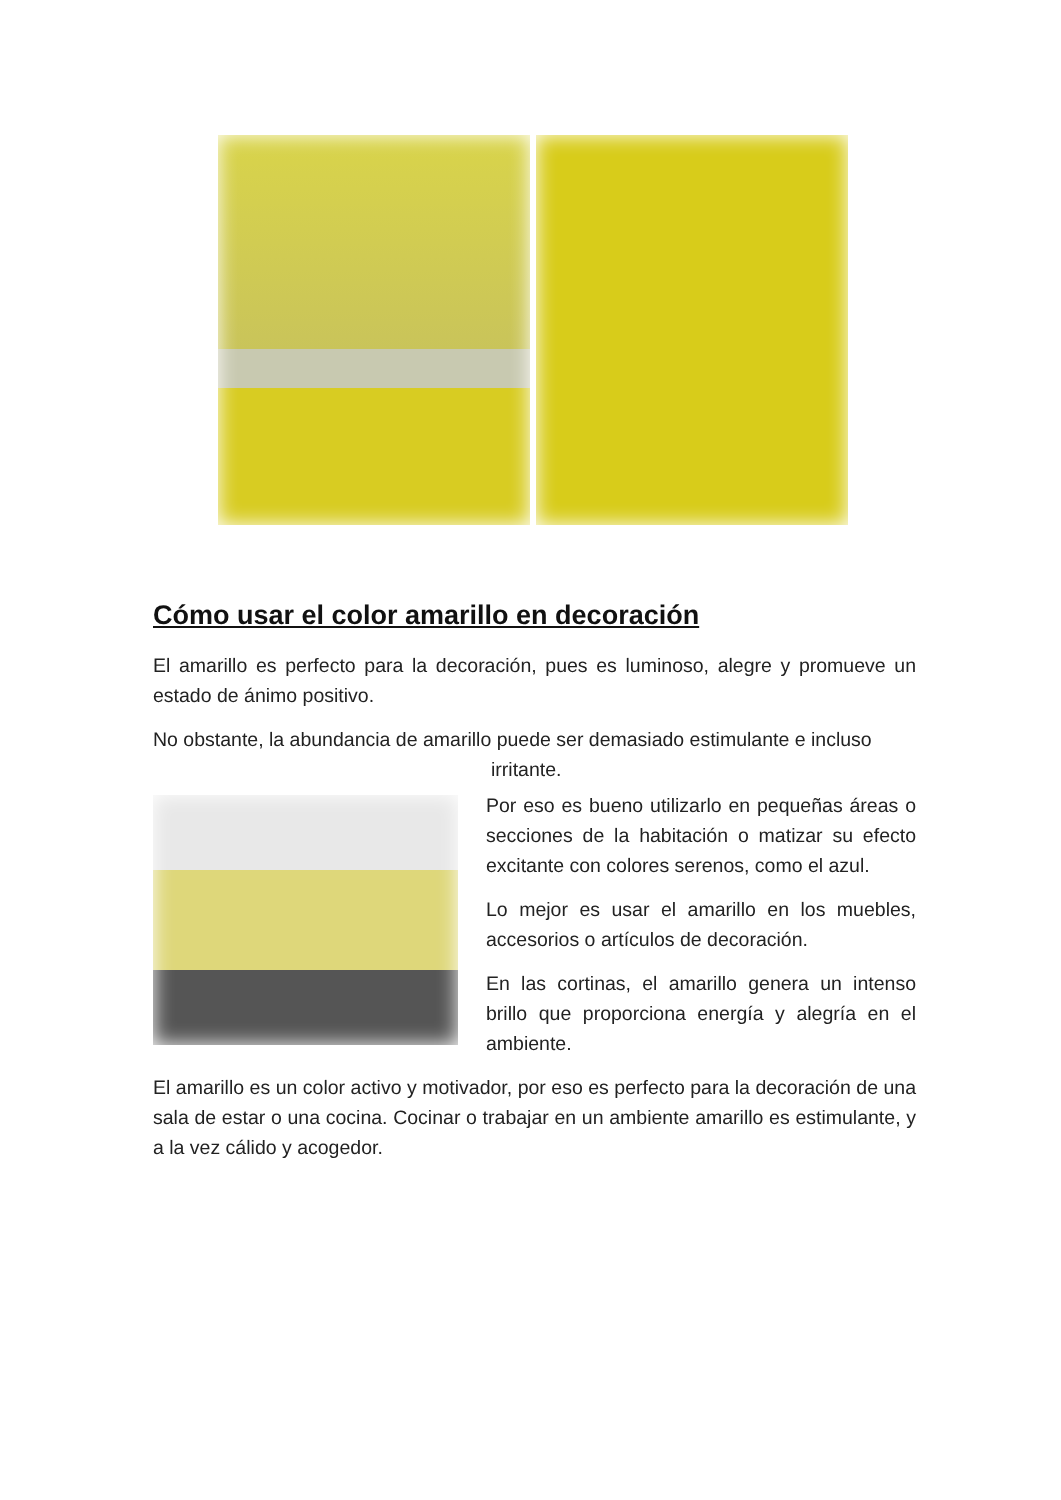Cómo usar el color amarillo en decoración
El amarillo es perfecto para la decoración, pues es luminoso, alegre y promueve un estado de ánimo positivo.
No obstante, la abundancia de amarillo puede ser demasiado estimulante e incluso
irritante.
Por eso es bueno utilizarlo en pequeñas áreas o secciones de la habitación o matizar su efecto excitante con colores serenos, como el azul.
Lo mejor es usar el amarillo en los muebles, accesorios o artículos de decoración.
En las cortinas, el amarillo genera un intenso brillo que proporciona energía y alegría en el ambiente.
El amarillo es un color activo y motivador, por eso es perfecto para la decoración de una sala de estar o una cocina. Cocinar o trabajar en un ambiente amarillo es estimulante, y a la vez cálido y acogedor.